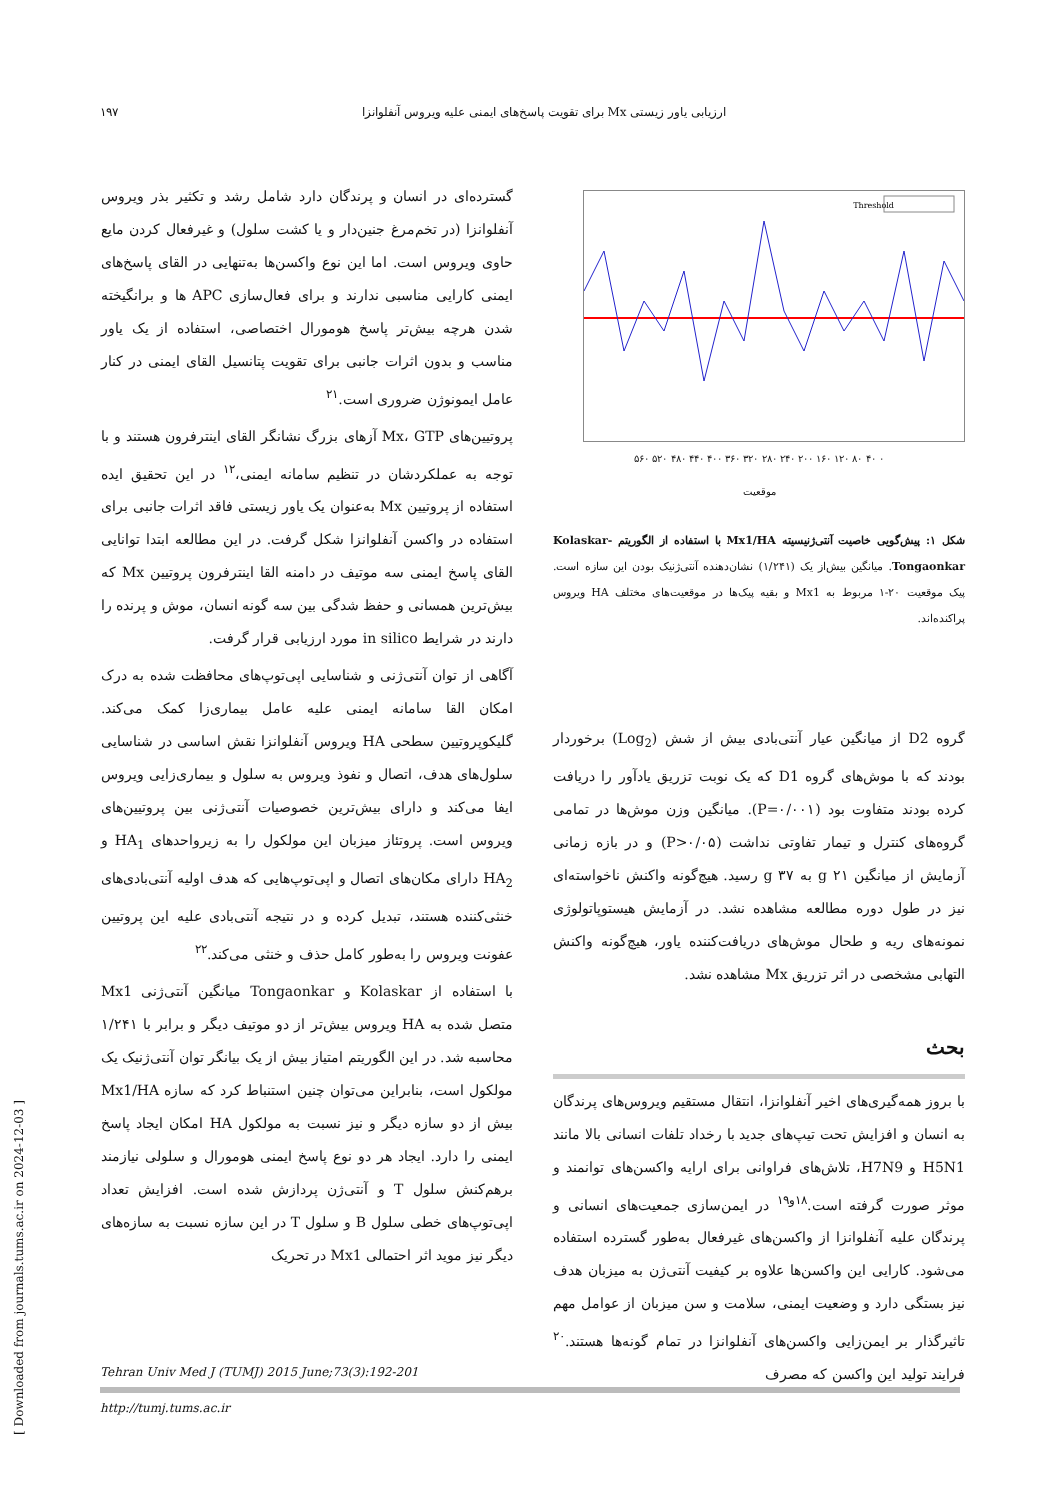ارزیابی یاور زیستی Mx برای تقویت پاسخ‌های ایمنی علیه ویروس آنفلوانزا ۱۹۷
Threshold
۰ ۴۰ ۸۰ ۱۲۰ ۱۶۰ ۲۰۰ ۲۴۰ ۲۸۰ ۳۲۰ ۳۶۰ ۴۰۰ ۴۴۰ ۴۸۰ ۵۲۰ ۵۶۰
موقعیت
شکل ۱: پیش‌گویی خاصیت آنتی‌ژنیسیته Mx1/HA با استفاده از الگوریتم Kolaskar-Tongaonkar. میانگین بیش‌از یک (۱/۲۴۱) نشان‌دهنده آنتی‌ژنیک بودن این سازه است. پیک موقعیت ۲۰-۱ مربوط به Mx1 و بقیه پیک‌ها در موقعیت‌های مختلف HA ویروس پراکنده‌اند.
گروه D2 از میانگین عیار آنتی‌بادی بیش از شش (Log<sub>2</sub>) برخوردار بودند که با موش‌های گروه D1 که یک نوبت تزریق یادآور را دریافت کرده بودند متفاوت بود (P=۰/۰۰۱). میانگین وزن موش‌ها در تمامی گروه‌های کنترل و تیمار تفاوتی نداشت (P>۰/۰۵) و در بازه زمانی آزمایش از میانگین g ۲۱ به g ۳۷ رسید. هیچ‌گونه واکنش ناخواسته‌ای نیز در طول دوره مطالعه مشاهده نشد. در آزمایش هیستوپاتولوژی نمونه‌های ریه و طحال موش‌های دریافت‌کننده یاور، هیچ‌گونه واکنش التهابی مشخصی در اثر تزریق Mx مشاهده نشد.
بحث
با بروز همه‌گیری‌های اخیر آنفلوانزا، انتقال مستقیم ویروس‌های پرندگان به انسان و افزایش تحت تیپ‌های جدید با رخداد تلفات انسانی بالا مانند H5N1 و H7N9، تلاش‌های فراوانی برای ارایه واکسن‌های توانمند و موثر صورت گرفته است.<sup>۱۸و۱۹</sup> در ایمن‌سازی جمعیت‌های انسانی و پرندگان علیه آنفلوانزا از واکسن‌های غیرفعال به‌طور گسترده استفاده می‌شود. کارایی این واکسن‌ها علاوه بر کیفیت آنتی‌ژن به میزبان هدف نیز بستگی دارد و وضعیت ایمنی، سلامت و سن میزبان از عوامل مهم تاثیرگذار بر ایمن‌زایی واکسن‌های آنفلوانزا در تمام گونه‌ها هستند.<sup>۲۰</sup> فرایند تولید این واکسن که مصرف
گسترده‌ای در انسان و پرندگان دارد شامل رشد و تکثیر بذر ویروس آنفلوانزا (در تخم‌مرغ جنین‌دار و یا کشت سلول) و غیرفعال کردن مایع حاوی ویروس است. اما این نوع واکسن‌ها به‌تنهایی در القای پاسخ‌های ایمنی کارایی مناسبی ندارند و برای فعال‌سازی APC ها و برانگیخته شدن هرچه بیش‌تر پاسخ هومورال اختصاصی، استفاده از یک یاور مناسب و بدون اثرات جانبی برای تقویت پتانسیل القای ایمنی در کنار عامل ایمونوژن ضروری است.<sup>۲۱</sup>
پروتیین‌های Mx، GTP آزهای بزرگ نشانگر القای اینترفرون هستند و با توجه به عملکردشان در تنظیم سامانه ایمنی،<sup>۱۲</sup> در این تحقیق ایده استفاده از پروتیین Mx به‌عنوان یک یاور زیستی فاقد اثرات جانبی برای استفاده در واکسن آنفلوانزا شکل گرفت. در این مطالعه ابتدا توانایی القای پاسخ ایمنی سه موتیف در دامنه القا اینترفرون پروتیین Mx که بیش‌ترین همسانی و حفظ شدگی بین سه گونه انسان، موش و پرنده را دارند در شرایط in silico مورد ارزیابی قرار گرفت.
آگاهی از توان آنتی‌ژنی و شناسایی اپی‌توپ‌های محافظت شده به درک امکان القا سامانه ایمنی علیه عامل بیماری‌زا کمک می‌کند. گلیکوپروتیین سطحی HA ویروس آنفلوانزا نقش اساسی در شناسایی سلول‌های هدف، اتصال و نفوذ ویروس به سلول و بیماری‌زایی ویروس ایفا می‌کند و دارای بیش‌ترین خصوصیات آنتی‌ژنی بین پروتیین‌های ویروس است. پروتئاز میزبان این مولکول را به زیرواحدهای HA<sub>1</sub> و HA<sub>2</sub> دارای مکان‌های اتصال و اپی‌توپ‌هایی که هدف اولیه آنتی‌بادی‌های خنثی‌کننده هستند، تبدیل کرده و در نتیجه آنتی‌بادی علیه این پروتیین عفونت ویروس را به‌طور کامل حذف و خنثی می‌کند.<sup>۲۲</sup>
با استفاده از Kolaskar و Tongaonkar میانگین آنتی‌ژنی Mx1 متصل شده به HA ویروس بیش‌تر از دو موتیف دیگر و برابر با ۱/۲۴۱ محاسبه شد. در این الگوریتم امتیاز بیش از یک بیانگر توان آنتی‌ژنیک یک مولکول است، بنابراین می‌توان چنین استنباط کرد که سازه Mx1/HA بیش از دو سازه دیگر و نیز نسبت به مولکول HA امکان ایجاد پاسخ ایمنی را دارد. ایجاد هر دو نوع پاسخ ایمنی هومورال و سلولی نیازمند برهم‌کنش سلول T و آنتی‌ژن پردازش شده است. افزایش تعداد اپی‌توپ‌های خطی سلول B و سلول T در این سازه نسبت به سازه‌های دیگر نیز موید اثر احتمالی Mx1 در تحریک
Tehran Univ Med J (TUMJ) 2015 June;73(3):192-201
http://tumj.tums.ac.ir
[ Downloaded from journals.tums.ac.ir on 2024-12-03 ]